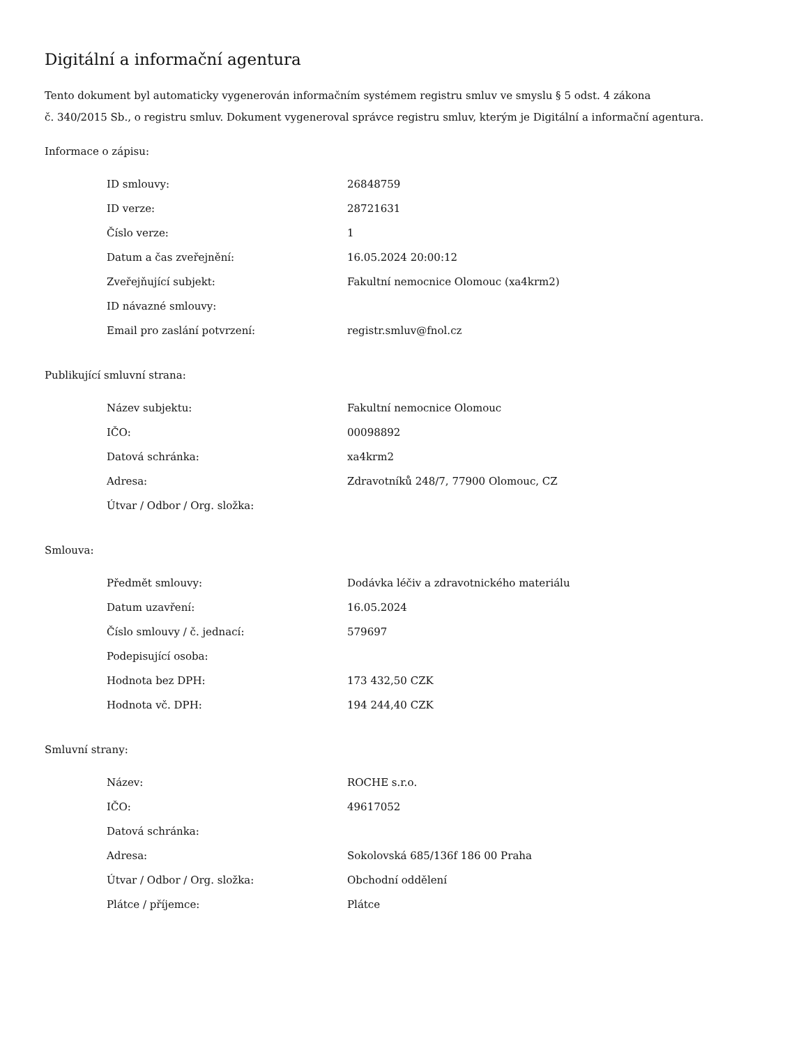Digitální a informační agentura
Tento dokument byl automaticky vygenerován informačním systémem registru smluv ve smyslu § 5 odst. 4 zákona
č. 340/2015 Sb., o registru smluv. Dokument vygeneroval správce registru smluv, kterým je Digitální a informační agentura.
Informace o zápisu:
| ID smlouvy: | 26848759 |
| ID verze: | 28721631 |
| Číslo verze: | 1 |
| Datum a čas zveřejnění: | 16.05.2024 20:00:12 |
| Zveřejňující subjekt: | Fakultní nemocnice Olomouc (xa4krm2) |
| ID návazné smlouvy: | |
| Email pro zaslání potvrzení: | registr.smluv@fnol.cz |
Publikující smluvní strana:
| Název subjektu: | Fakultní nemocnice Olomouc |
| IČO: | 00098892 |
| Datová schránka: | xa4krm2 |
| Adresa: | Zdravotníků 248/7, 77900 Olomouc, CZ |
| Útvar / Odbor / Org. složka: | |
Smlouva:
| Předmět smlouvy: | Dodávka léčiv a zdravotnického materiálu |
| Datum uzavření: | 16.05.2024 |
| Číslo smlouvy / č. jednací: | 579697 |
| Podepisující osoba: | |
| Hodnota bez DPH: | 173 432,50 CZK |
| Hodnota vč. DPH: | 194 244,40 CZK |
Smluvní strany:
| Název: | ROCHE s.r.o. |
| IČO: | 49617052 |
| Datová schránka: | |
| Adresa: | Sokolovská 685/136f 186 00 Praha |
| Útvar / Odbor / Org. složka: | Obchodní oddělení |
| Plátce / příjemce: | Plátce |